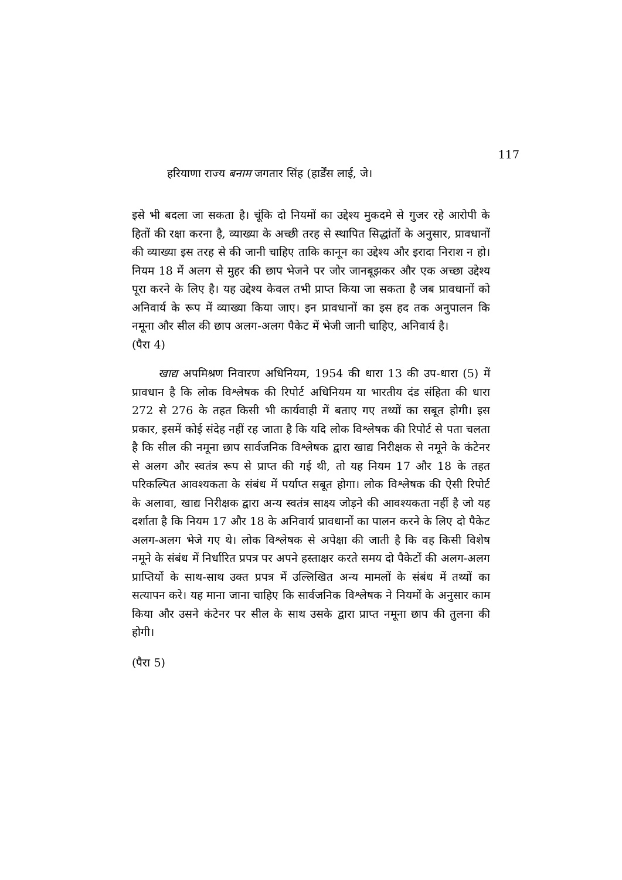117
हरियाणा राज्य बनाम जगतार सिंह (हार्डेंस लाई, जे।
इसे भी बदला जा सकता है। चूंकि दो नियमों का उद्देश्य मुकदमे से गुजर रहे आरोपी के हितों की रक्षा करना है, व्याख्या के अच्छी तरह से स्थापित सिद्धांतों के अनुसार, प्रावधानों की व्याख्या इस तरह से की जानी चाहिए ताकि कानून का उद्देश्य और इरादा निराश न हो। नियम 18 में अलग से मुहर की छाप भेजने पर जोर जानबूझकर और एक अच्छा उद्देश्य पूरा करने के लिए है। यह उद्देश्य केवल तभी प्राप्त किया जा सकता है जब प्रावधानों को अनिवार्य के रूप में व्याख्या किया जाए। इन प्रावधानों का इस हद तक अनुपालन कि नमूना और सील की छाप अलग-अलग पैकेट में भेजी जानी चाहिए, अनिवार्य है।
(पैरा 4)
खाद्य अपमिश्रण निवारण अधिनियम, 1954 की धारा 13 की उप-धारा (5) में प्रावधान है कि लोक विश्लेषक की रिपोर्ट अधिनियम या भारतीय दंड संहिता की धारा 272 से 276 के तहत किसी भी कार्यवाही में बताए गए तथ्यों का सबूत होगी। इस प्रकार, इसमें कोई संदेह नहीं रह जाता है कि यदि लोक विश्लेषक की रिपोर्ट से पता चलता है कि सील की नमूना छाप सार्वजनिक विश्लेषक द्वारा खाद्य निरीक्षक से नमूने के कंटेनर से अलग और स्वतंत्र रूप से प्राप्त की गई थी, तो यह नियम 17 और 18 के तहत परिकल्पित आवश्यकता के संबंध में पर्याप्त सबूत होगा। लोक विश्लेषक की ऐसी रिपोर्ट के अलावा, खाद्य निरीक्षक द्वारा अन्य स्वतंत्र साक्ष्य जोड़ने की आवश्यकता नहीं है जो यह दर्शाता है कि नियम 17 और 18 के अनिवार्य प्रावधानों का पालन करने के लिए दो पैकेट अलग-अलग भेजे गए थे। लोक विश्लेषक से अपेक्षा की जाती है कि वह किसी विशेष नमूने के संबंध में निर्धारित प्रपत्र पर अपने हस्ताक्षर करते समय दो पैकेटों की अलग-अलग प्राप्तियों के साथ-साथ उक्त प्रपत्र में उल्लिखित अन्य मामलों के संबंध में तथ्यों का सत्यापन करे। यह माना जाना चाहिए कि सार्वजनिक विश्लेषक ने नियमों के अनुसार काम किया और उसने कंटेनर पर सील के साथ उसके द्वारा प्राप्त नमूना छाप की तुलना की होगी।
(पैरा 5)